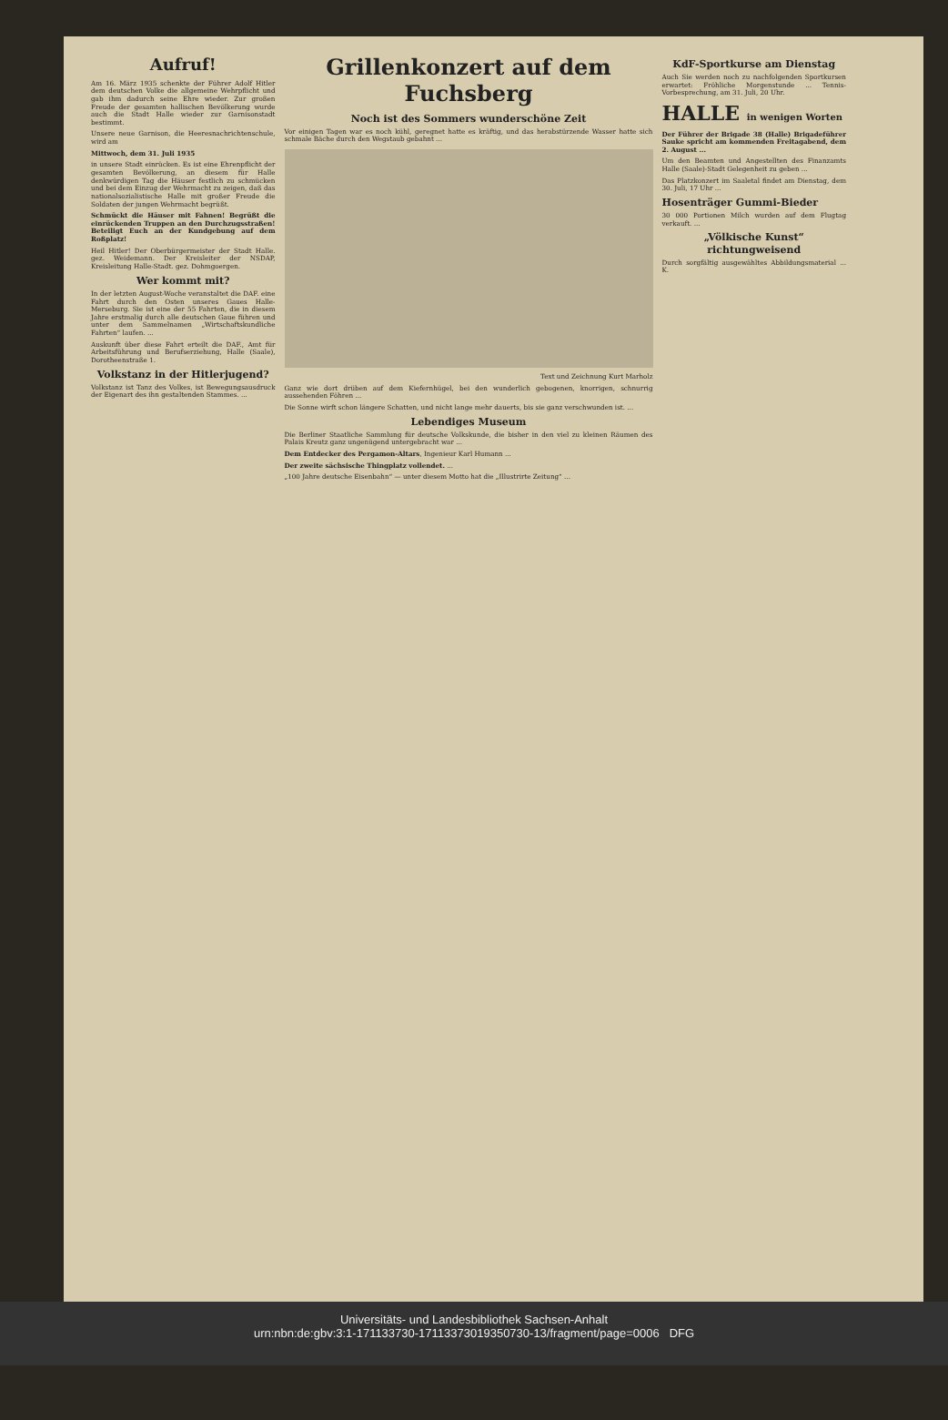Aufruf!
Am 16. März 1935 schenkte der Führer Adolf Hitler dem deutschen Volke die allgemeine Wehrpflicht und gab ihm dadurch seine Ehre wieder. Zur großen Freude der gesamten hallischen Bevölkerung wurde auch die Stadt Halle wieder zur Garnisonstadt bestimmt.
Unsere neue Garnison, die Heeresnachrichtenschule, wird am
Mittwoch, dem 31. Juli 1935
in unsere Stadt einrücken. Es ist eine Ehrenpflicht der gesamten Bevölkerung, an diesem für Halle denkwürdigen Tag die Häuser festlich zu schmücken und bei dem Einzug der Wehrmacht zu zeigen, daß das nationalsozialistische Halle mit großer Freude die Soldaten der jungen Wehrmacht begrüßt.
Schmückt die Häuser mit Fahnen! Begrüßt die einrückenden Truppen an den Durchzugsstraßen! Beteiligt Euch an der Kundgebung auf dem Roßplatz!
Heil Hitler! Der Oberbürgermeister der Stadt Halle. gez. Weidemann. Der Kreisleiter der NSDAP, Kreisleitung Halle-Stadt. gez. Dohmgoergen.
Wer kommt mit?
In der letzten August-Woche veranstaltet die DAF. eine Fahrt durch den Osten unseres Gaues Halle-Merseburg. Sie ist eine der 55 Fahrten, die in diesem Jahre erstmalig durch alle deutschen Gaue führen und unter dem Sammelnamen „Wirtschaftskundliche Fahrten“ laufen. ...
Auskunft über diese Fahrt erteilt die DAF., Amt für Arbeitsführung und Berufserziehung, Halle (Saale), Dorotheenstraße 1.
Volkstanz in der Hitlerjugend?
Volkstanz ist Tanz des Volkes, ist Bewegungsausdruck der Eigenart des ihn gestaltenden Stammes. ...
Grillenkonzert auf dem Fuchsberg
Noch ist des Sommers wunderschöne Zeit
Vor einigen Tagen war es noch kühl, geregnet hatte es kräftig, und das herabstürzende Wasser hatte sich schmale Bäche durch den Wegstaub gebahnt ...
Text und Zeichnung Kurt Marholz
Ganz wie dort drüben auf dem Kiefernhügel, bei den wunderlich gebogenen, knorrigen, schnurrig aussehenden Föhren ...
Die Sonne wirft schon längere Schatten, und nicht lange mehr dauerts, bis sie ganz verschwunden ist. ...
Lebendiges Museum
Die Berliner Staatliche Sammlung für deutsche Volkskunde, die bisher in den viel zu kleinen Räumen des Palais Kreutz ganz ungenügend untergebracht war ...
Dem Entdecker des Pergamon-Altars, Ingenieur Karl Humann ...
Der zweite sächsische Thingplatz vollendet. ...
„100 Jahre deutsche Eisenbahn“ — unter diesem Motto hat die „Illustrirte Zeitung“ ...
KdF-Sportkurse am Dienstag
Auch Sie werden noch zu nachfolgenden Sportkursen erwartet: Fröhliche Morgenstunde ... Tennis-Vorbesprechung, am 31. Juli, 20 Uhr.
HALLE in wenigen Worten
Der Führer der Brigade 38 (Halle) Brigadeführer Sauke spricht am kommenden Freitagabend, dem 2. August ...
Um den Beamten und Angestellten des Finanzamts Halle (Saale)-Stadt Gelegenheit zu geben ...
Das Platzkonzert im Saaletal findet am Dienstag, dem 30. Juli, 17 Uhr ...
Hosenträger Gummi-Bieder
30 000 Portionen Milch wurden auf dem Flugtag verkauft. ...
„Völkische Kunst“ richtungweisend
Durch sorgfältig ausgewähltes Abbildungsmaterial ... K.
Universitäts- und Landesbibliothek Sachsen-Anhalt
urn:nbn:de:gbv:3:1-171133730-17113373019350730-13/fragment/page=0006 DFG